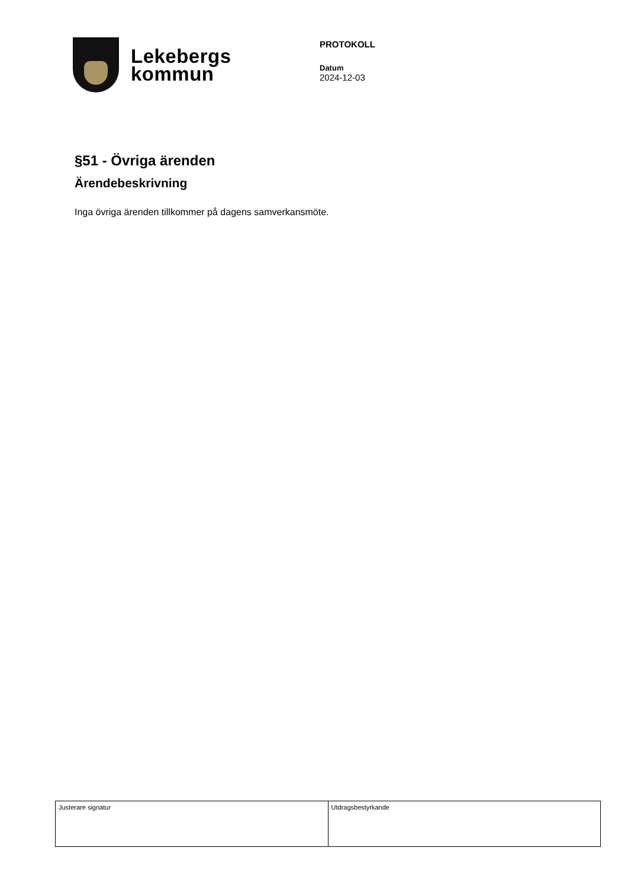Lekebergs
kommun
PROTOKOLL
Datum
2024-12-03
§51 - Övriga ärenden
Ärendebeskrivning
Inga övriga ärenden tillkommer på dagens samverkansmöte.
| Justerare signatur | Utdragsbestyrkande |